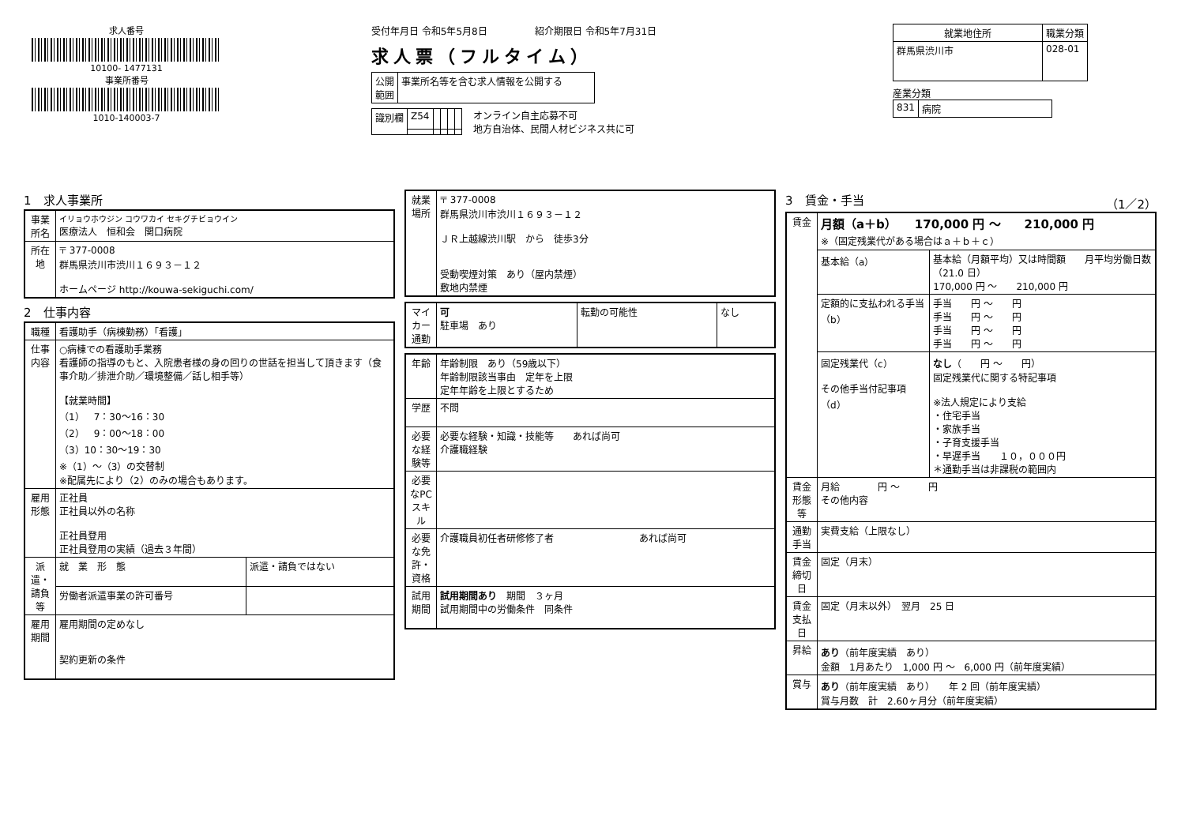求人番号
10100- 1477131
事業所番号
1010-140003-7
受付年月日 令和5年5月8日　　　　　紹介期限日 令和5年7月31日
求人票（フルタイム）
| 公開 範囲 | 事業所名等を含む求人情報を公開する |
| 識別欄 | Z54 | | | | |
オンライン自主応募不可
地方自治体、民間人材ビジネス共に可
| 就業地住所 | 職業分類 |
| --- | --- |
| 群馬県渋川市 | 028-01 |
産業分類
| 831 | 病院 |
1　求人事業所
| 事業所名 | イリョウホウジン コウワカイ セキグチビョウイン 医療法人 恒和会 関口病院 |
| 所在地 | 〒 377-0008 群馬県渋川市渋川１６９３－１２ ホームページ http://kouwa-sekiguchi.com/ |
2　仕事内容
| 職種 | 看護助手（病棟勤務）「看護」 | |
| 仕事内容 | ○病棟での看護助手業務 看護師の指導のもと、入院患者様の身の回りの世話を担当して頂きます（食事介助／排泄介助／環境整備／話し相手等） 【就業時間】 （1） 7：30～16：30 （2） 9：00～18：00 （3）10：30～19：30 ※（1）～（3）の交替制 ※配属先により（2）のみの場合もあります。 | |
| 雇用形態 | 正社員 正社員以外の名称 正社員登用 正社員登用の実績（過去３年間） | |
| 派遣・請負等 | 就 業 形 態 | 派遣・請負ではない |
| | 労働者派遣事業の許可番号 | |
| 雇用期間 | 雇用期間の定めなし 契約更新の条件 | |
| 就業場所 | 〒 377-0008 群馬県渋川市渋川１６９３－１２ ＪＲ上越線渋川駅 から 徒歩3分 受動喫煙対策 あり（屋内禁煙） 敷地内禁煙 |
| マイカー通勤 | 可 駐車場 あり | 転勤の可能性 | なし |
| 年齢 | 年齢制限 あり（59歳以下） 年齢制限該当事由 定年を上限 定年年齢を上限とするため |
| 学歴 | 不問 |
| 必要な経験等 | 必要な経験・知識・技能等 あれば尚可 介護職経験 |
| 必要なPCスキル | |
| 必要な免許・資格 | 介護職員初任者研修修了者 あれば尚可 |
| 試用期間 | 試用期間あり 期間 ３ヶ月 試用期間中の労働条件 同条件 |
3　賃金・手当 （1／2）
| 賃金 | 月額（a＋b） 170,000 円 ～ 210,000 円 ※（固定残業代がある場合はａ＋ｂ＋ｃ） | |
| | 基本給（a） | 基本給（月額平均）又は時間額 月平均労働日数（21.0 日） 170,000 円 ～ 210,000 円 |
| | 定額的に支払われる手当（b） | 手当 円 ～ 円 手当 円 ～ 円 手当 円 ～ 円 手当 円 ～ 円 |
| | 固定残業代（c） その他手当付記事項（d） | なし （ 円 ～ 円） 固定残業代に関する特記事項 ※法人規定により支給 ・住宅手当 ・家族手当 ・子育支援手当 ・早遅手当 １０，０００円 ＊通勤手当は非課税の範囲内 |
| 賃金形態等 | 月給 円 ～ 円 その他内容 | |
| 通勤手当 | 実費支給（上限なし） | |
| 賃金締切日 | 固定（月末） | |
| 賃金支払日 | 固定（月末以外） 翌月 25 日 | |
| 昇給 | あり （前年度実績 あり） 金額 1月あたり 1,000 円 ～ 6,000 円（前年度実績） | |
| 賞与 | あり （前年度実績 あり） 年 2 回（前年度実績） 賞与月数 計 2.60ヶ月分（前年度実績） | |